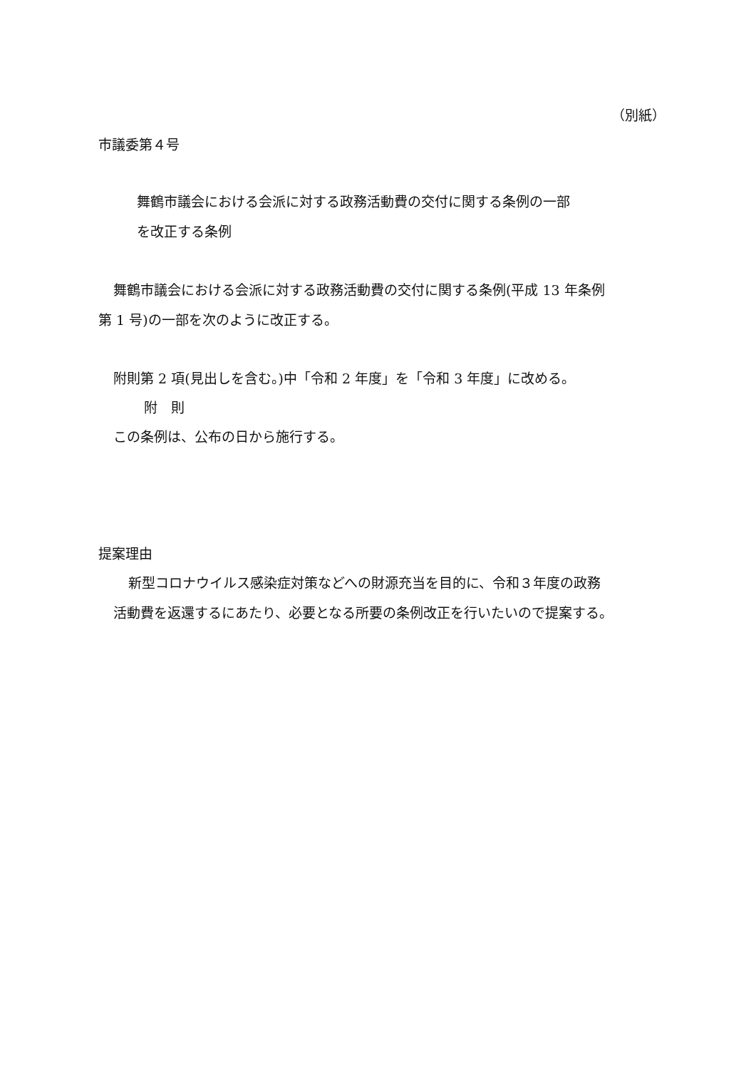（別紙）
市議委第４号
舞鶴市議会における会派に対する政務活動費の交付に関する条例の一部
を改正する条例
舞鶴市議会における会派に対する政務活動費の交付に関する条例(平成 13 年条例
第 1 号)の一部を次のように改正する。
附則第 2 項(見出しを含む。)中「令和 2 年度」を「令和 3 年度」に改める。
附　則
この条例は、公布の日から施行する。
提案理由
新型コロナウイルス感染症対策などへの財源充当を目的に、令和３年度の政務
活動費を返還するにあたり、必要となる所要の条例改正を行いたいので提案する。